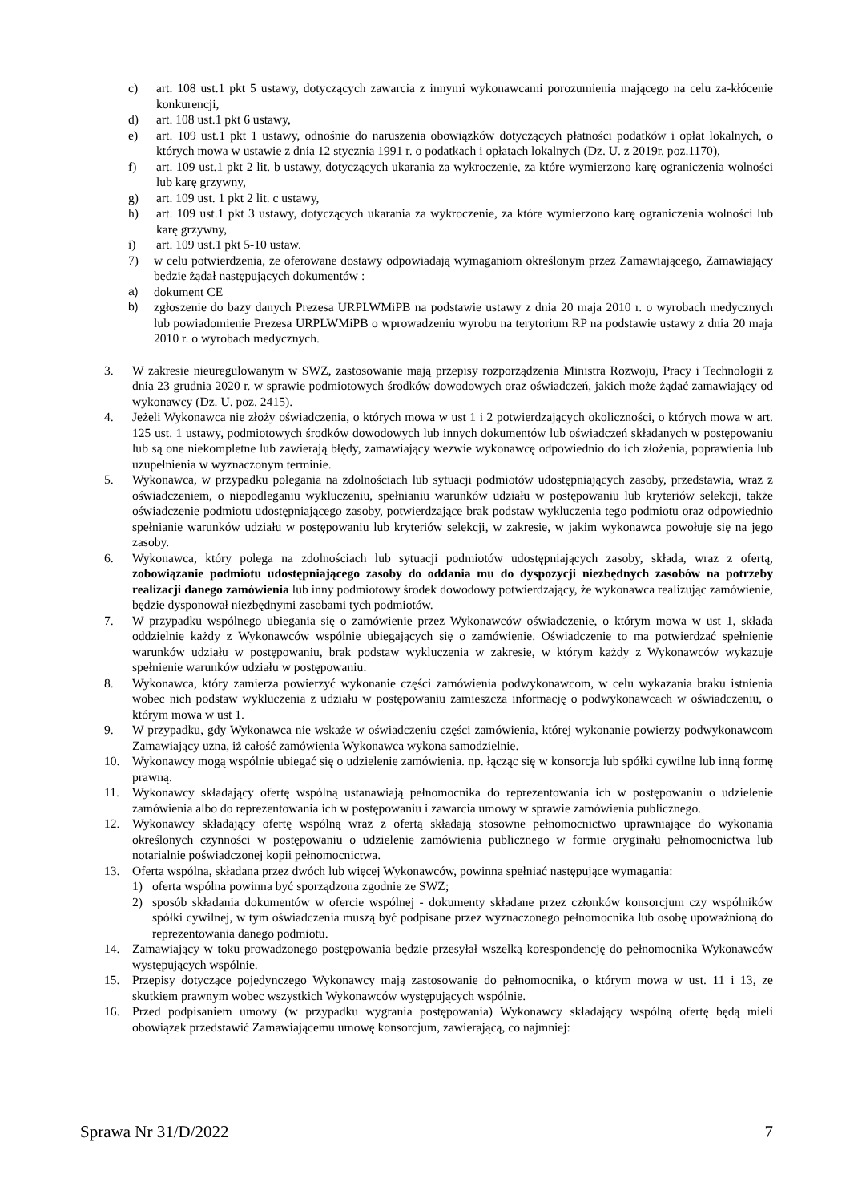c) art. 108 ust.1 pkt 5 ustawy, dotyczących zawarcia z innymi wykonawcami porozumienia mającego na celu za-kłócenie konkurencji,
d) art. 108 ust.1 pkt 6 ustawy,
e) art. 109 ust.1 pkt 1 ustawy, odnośnie do naruszenia obowiązków dotyczących płatności podatków i opłat lokalnych, o których mowa w ustawie z dnia 12 stycznia 1991 r. o podatkach i opłatach lokalnych (Dz. U. z 2019r. poz.1170),
f) art. 109 ust.1 pkt 2 lit. b ustawy, dotyczących ukarania za wykroczenie, za które wymierzono karę ograniczenia wolności lub karę grzywny,
g) art. 109 ust. 1 pkt 2 lit. c ustawy,
h) art. 109 ust.1 pkt 3 ustawy, dotyczących ukarania za wykroczenie, za które wymierzono karę ograniczenia wolności lub karę grzywny,
i) art. 109 ust.1 pkt 5-10 ustaw.
7) w celu potwierdzenia, że oferowane dostawy odpowiadają wymaganiom określonym przez Zamawiającego, Zamawiający będzie żądał następujących dokumentów :
a) dokument CE
b) zgłoszenie do bazy danych Prezesa URPLWMiPB na podstawie ustawy z dnia 20 maja 2010 r. o wyrobach medycznych lub powiadomienie Prezesa URPLWMiPB o wprowadzeniu wyrobu na terytorium RP na podstawie ustawy z dnia 20 maja 2010 r. o wyrobach medycznych.
3. W zakresie nieuregulowanym w SWZ, zastosowanie mają przepisy rozporządzenia Ministra Rozwoju, Pracy i Technologii z dnia 23 grudnia 2020 r. w sprawie podmiotowych środków dowodowych oraz oświadczeń, jakich może żądać zamawiający od wykonawcy (Dz. U. poz. 2415).
4. Jeżeli Wykonawca nie złoży oświadczenia, o których mowa w ust 1 i 2 potwierdzających okoliczności, o których mowa w art. 125 ust. 1 ustawy, podmiotowych środków dowodowych lub innych dokumentów lub oświadczeń składanych w postępowaniu lub są one niekompletne lub zawierają błędy, zamawiający wezwie wykonawcę odpowiednio do ich złożenia, poprawienia lub uzupełnienia w wyznaczonym terminie.
5. Wykonawca, w przypadku polegania na zdolnościach lub sytuacji podmiotów udostępniających zasoby, przedstawia, wraz z oświadczeniem, o niepodleganiu wykluczeniu, spełnianiu warunków udziału w postępowaniu lub kryteriów selekcji, także oświadczenie podmiotu udostępniającego zasoby, potwierdzające brak podstaw wykluczenia tego podmiotu oraz odpowiednio spełnianie warunków udziału w postępowaniu lub kryteriów selekcji, w zakresie, w jakim wykonawca powołuje się na jego zasoby.
6. Wykonawca, który polega na zdolnościach lub sytuacji podmiotów udostępniających zasoby, składa, wraz z ofertą, zobowiązanie podmiotu udostępniającego zasoby do oddania mu do dyspozycji niezbędnych zasobów na potrzeby realizacji danego zamówienia lub inny podmiotowy środek dowodowy potwierdzający, że wykonawca realizując zamówienie, będzie dysponował niezbędnymi zasobami tych podmiotów.
7. W przypadku wspólnego ubiegania się o zamówienie przez Wykonawców oświadczenie, o którym mowa w ust 1, składa oddzielnie każdy z Wykonawców wspólnie ubiegających się o zamówienie. Oświadczenie to ma potwierdzać spełnienie warunków udziału w postępowaniu, brak podstaw wykluczenia w zakresie, w którym każdy z Wykonawców wykazuje spełnienie warunków udziału w postępowaniu.
8. Wykonawca, który zamierza powierzyć wykonanie części zamówienia podwykonawcom, w celu wykazania braku istnienia wobec nich podstaw wykluczenia z udziału w postępowaniu zamieszcza informację o podwykonawcach w oświadczeniu, o którym mowa w ust 1.
9. W przypadku, gdy Wykonawca nie wskaże w oświadczeniu części zamówienia, której wykonanie powierzy podwykonawcom Zamawiający uzna, iż całość zamówienia Wykonawca wykona samodzielnie.
10. Wykonawcy mogą wspólnie ubiegać się o udzielenie zamówienia. np. łącząc się w konsorcja lub spółki cywilne lub inną formę prawną.
11. Wykonawcy składający ofertę wspólną ustanawiają pełnomocnika do reprezentowania ich w postępowaniu o udzielenie zamówienia albo do reprezentowania ich w postępowaniu i zawarcia umowy w sprawie zamówienia publicznego.
12. Wykonawcy składający ofertę wspólną wraz z ofertą składają stosowne pełnomocnictwo uprawniające do wykonania określonych czynności w postępowaniu o udzielenie zamówienia publicznego w formie oryginału pełnomocnictwa lub notarialnie poświadczonej kopii pełnomocnictwa.
13. Oferta wspólna, składana przez dwóch lub więcej Wykonawców, powinna spełniać następujące wymagania:
1) oferta wspólna powinna być sporządzona zgodnie ze SWZ;
2) sposób składania dokumentów w ofercie wspólnej - dokumenty składane przez członków konsorcjum czy wspólników spółki cywilnej, w tym oświadczenia muszą być podpisane przez wyznaczonego pełnomocnika lub osobę upoważnioną do reprezentowania danego podmiotu.
14. Zamawiający w toku prowadzonego postępowania będzie przesyłał wszelką korespondencję do pełnomocnika Wykonawców występujących wspólnie.
15. Przepisy dotyczące pojedynczego Wykonawcy mają zastosowanie do pełnomocnika, o którym mowa w ust. 11 i 13, ze skutkiem prawnym wobec wszystkich Wykonawców występujących wspólnie.
16. Przed podpisaniem umowy (w przypadku wygrania postępowania) Wykonawcy składający wspólną ofertę będą mieli obowiązek przedstawić Zamawiającemu umowę konsorcjum, zawierającą, co najmniej:
Sprawa Nr 31/D/2022 7